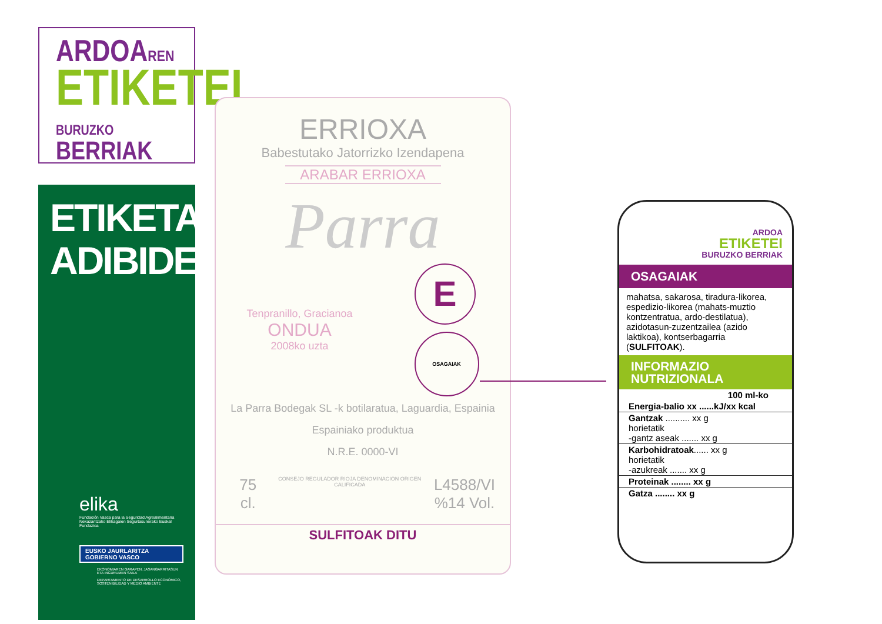ARDOAREN
ETIKETEI
BURUZKO BERRIAK
ETIKETA
ADIBIDEA
elika
Fundación Vasca para la Seguridad Agroalimentaria
Nekazaritzako Elikagaien Segurtasunerako Euskal Fundazioa
EUSKO JAURLARITZA
GOBIERNO VASCO
EKONOMIAREN GARAPEN, JASANGARRITASUN ETA INGURUMEN SAILA
DEPARTAMENTO DE DESARROLLO ECONÓMICO, SOSTENIBILIDAD Y MEDIO AMBIENTE
ERRIOXA
Babestutako Jatorrizko Izendapena
ARABAR ERRIOXA
Parra
Tenpranillo, Gracianoa
ONDUA
2008ko uzta
E
OSAGAIAK
La Parra Bodegak SL -k botilaratua, Laguardia, Espainia
Espainiako produktua
N.R.E. 0000-VI
75 cl. CONSEJO REGULADOR RIOJA DENOMINACIÓN ORIGEN CALIFICADA L4588/VI
%14 Vol.
SULFITOAK DITU
ARDOA
ETIKETEI
BURUZKO BERRIAK
OSAGAIAK
mahatsa, sakarosa, tiradura-likorea, espedizio-likorea (mahats-muztio kontzentratua, ardo-destilatua), azidotasun-zuzentzailea (azido laktikoa), kontserbagarria (SULFITOAK).
INFORMAZIO NUTRIZIONALA
| 100 ml-ko |
| --- |
| Energia-balio xx ......kJ/xx kcal |
| Gantzak .......... xx g horietatik -gantz aseak ....... xx g |
| Karbohidratoak ...... xx g horietatik -azukreak ....... xx g |
| Proteinak ........ xx g |
| Gatza ........ xx g |